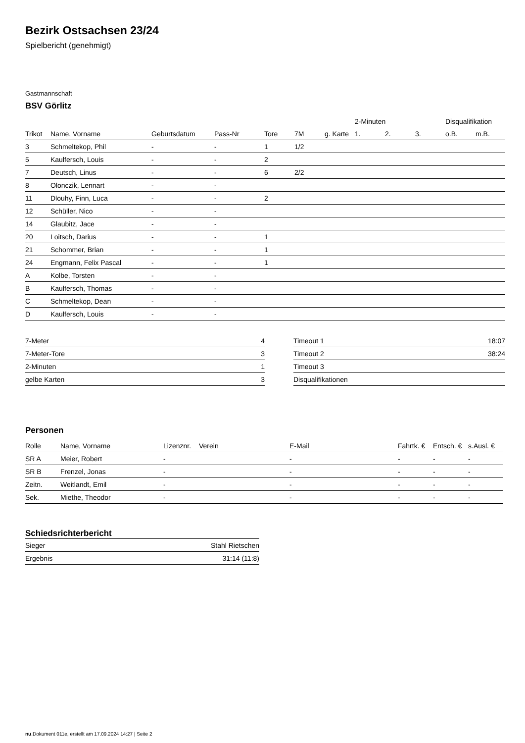Bezirk Ostsachsen 23/24
Spielbericht (genehmigt)
Gastmannschaft
BSV Görlitz
| | | | | | | | 2-Minuten | | | Disqualifikation | |
| --- | --- | --- | --- | --- | --- | --- | --- | --- | --- | --- | --- |
| Trikot | Name, Vorname | Geburtsdatum | Pass-Nr | Tore | 7M | g. Karte | 1. | 2. | 3. | o.B. | m.B. |
| 3 | Schmeltekop, Phil | - | - | 1 | 1/2 | | | | | | |
| 5 | Kaulfersch, Louis | - | - | 2 | | | | | | | |
| 7 | Deutsch, Linus | - | - | 6 | 2/2 | | | | | | |
| 8 | Olonczik, Lennart | - | - | | | | | | | | |
| 11 | Dlouhy, Finn, Luca | - | - | 2 | | | | | | | |
| 12 | Schüller, Nico | - | - | | | | | | | | |
| 14 | Glaubitz, Jace | - | - | | | | | | | | |
| 20 | Loitsch, Darius | - | - | 1 | | | | | | | |
| 21 | Schommer, Brian | - | - | 1 | | | | | | | |
| 24 | Engmann, Felix Pascal | - | - | 1 | | | | | | | |
| A | Kolbe, Torsten | - | - | | | | | | | | |
| B | Kaulfersch, Thomas | - | - | | | | | | | | |
| C | Schmeltekop, Dean | - | - | | | | | | | | |
| D | Kaulfersch, Louis | - | - | | | | | | | | |
| 7-Meter | 4 |
| 7-Meter-Tore | 3 |
| 2-Minuten | 1 |
| gelbe Karten | 3 |
| Timeout 1 | 18:07 |
| Timeout 2 | 38:24 |
| Timeout 3 | |
| Disqualifikationen | |
Personen
| Rolle | Name, Vorname | Lizenznr. | Verein | E-Mail | Fahrtk. € | Entsch. € | s.Ausl. € |
| --- | --- | --- | --- | --- | --- | --- | --- |
| SR A | Meier, Robert | - | | - | - | - | - |
| SR B | Frenzel, Jonas | - | | - | - | - | - |
| Zeitn. | Weitlandt, Emil | - | | - | - | - | - |
| Sek. | Miethe, Theodor | - | | - | - | - | - |
Schiedsrichterbericht
| Sieger | Stahl Rietschen |
| Ergebnis | 31:14 (11:8) |
nu.Dokument 011e, erstellt am 17.09.2024 14:27 | Seite 2